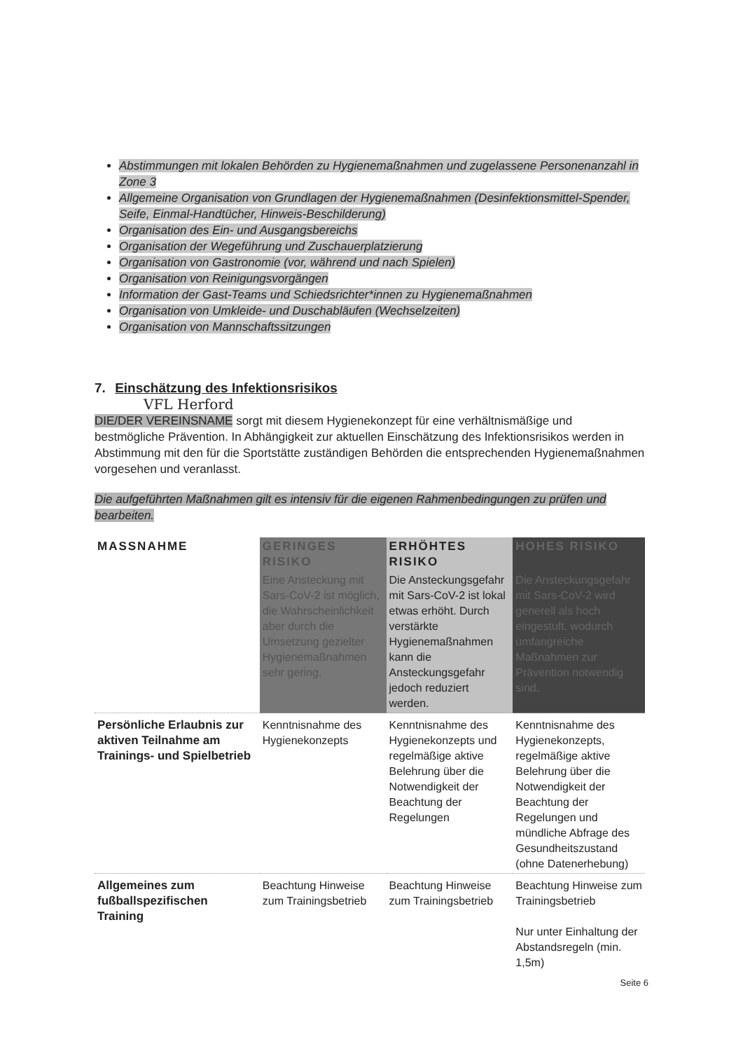Abstimmungen mit lokalen Behörden zu Hygienemaßnahmen und zugelassene Personenanzahl in Zone 3
Allgemeine Organisation von Grundlagen der Hygienemaßnahmen (Desinfektionsmittel-Spender, Seife, Einmal-Handtücher, Hinweis-Beschilderung)
Organisation des Ein- und Ausgangsbereichs
Organisation der Wegeführung und Zuschauerplatzierung
Organisation von Gastronomie (vor, während und nach Spielen)
Organisation von Reinigungsvorgängen
Information der Gast-Teams und Schiedsrichter*innen zu Hygienemaßnahmen
Organisation von Umkleide- und Duschabläufen (Wechselzeiten)
Organisation von Mannschaftssitzungen
7. Einschätzung des Infektionsrisikos
VFL Herford
DIE/DER VEREINSNAME sorgt mit diesem Hygienekonzept für eine verhältnismäßige und bestmögliche Prävention. In Abhängigkeit zur aktuellen Einschätzung des Infektionsrisikos werden in Abstimmung mit den für die Sportstätte zuständigen Behörden die entsprechenden Hygienemaßnahmen vorgesehen und veranlasst.
Die aufgeführten Maßnahmen gilt es intensiv für die eigenen Rahmenbedingungen zu prüfen und bearbeiten.
| MASSNAHME | GERINGES RISIKO | ERHÖHTES RISIKO | HOHES RISIKO |
| --- | --- | --- | --- |
| | Eine Ansteckung mit Sars-CoV-2 ist möglich, die Wahrscheinlichkeit aber durch die Umsetzung gezielter Hygienemaßnahmen sehr gering. | Die Ansteckungsgefahr mit Sars-CoV-2 ist lokal etwas erhöht. Durch verstärkte Hygienemaßnahmen kann die Ansteckungsgefahr jedoch reduziert werden. | Die Ansteckungsgefahr mit Sars-CoV-2 wird generell als hoch eingestuft, wodurch umfangreiche Maßnahmen zur Prävention notwendig sind. |
| Persönliche Erlaubnis zur aktiven Teilnahme am Trainings- und Spielbetrieb | Kenntnisnahme des Hygienekonzepts | Kenntnisnahme des Hygienekonzepts und regelmäßige aktive Belehrung über die Notwendigkeit der Beachtung der Regelungen | Kenntnisnahme des Hygienekonzepts, regelmäßige aktive Belehrung über die Notwendigkeit der Beachtung der Regelungen und mündliche Abfrage des Gesundheitszustand (ohne Datenerhebung) |
| Allgemeines zum fußballspezifischen Training | Beachtung Hinweise zum Trainingsbetrieb | Beachtung Hinweise zum Trainingsbetrieb | Beachtung Hinweise zum Trainingsbetrieb Nur unter Einhaltung der Abstandsregeln (min. 1,5m) |
Seite 6